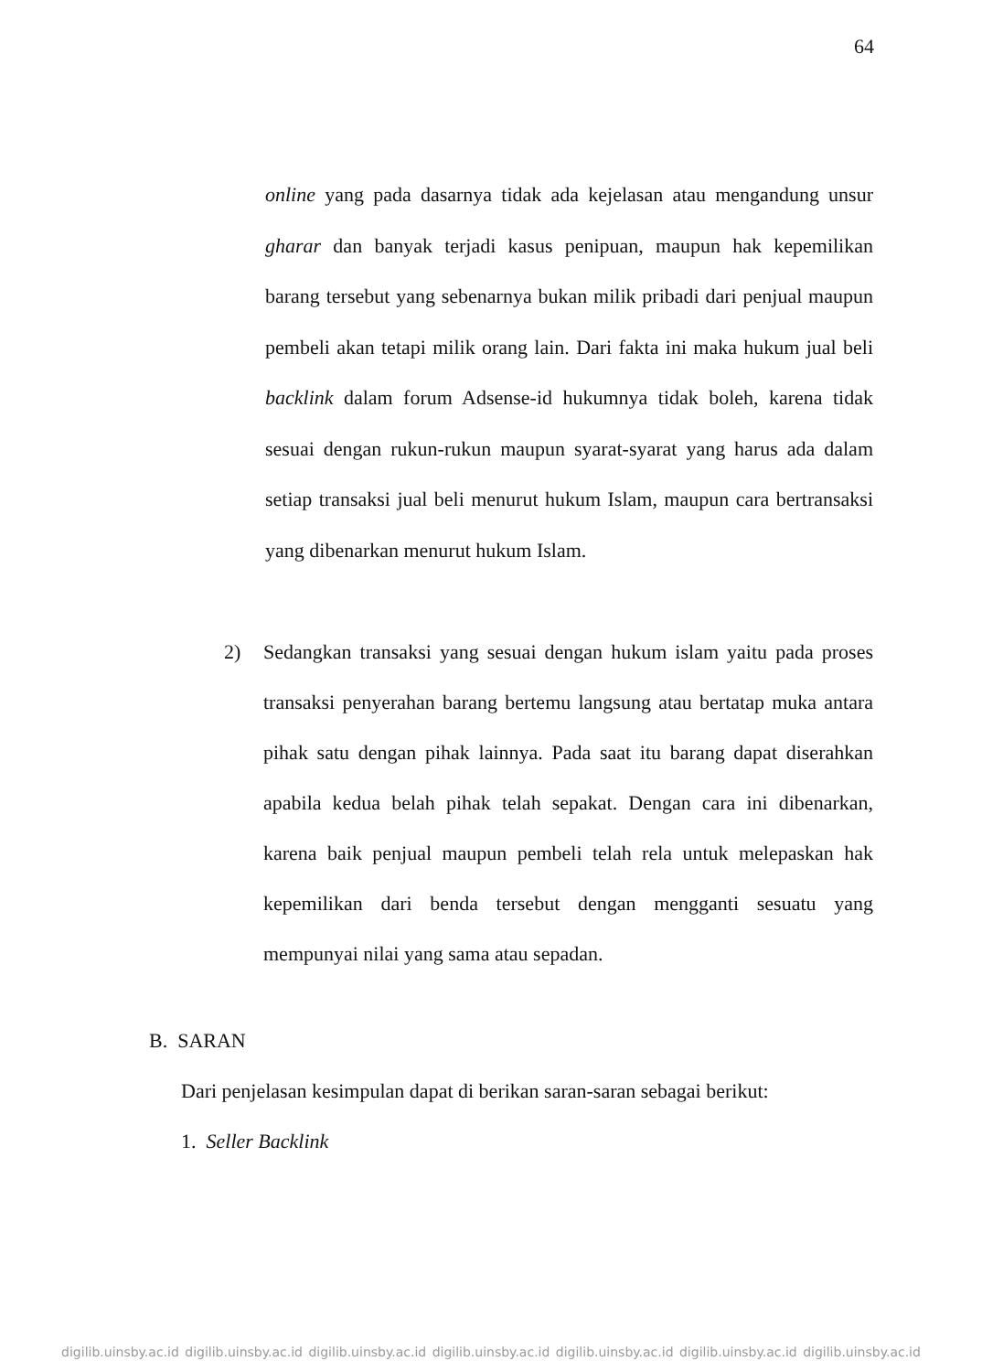64
online yang pada dasarnya tidak ada kejelasan atau mengandung unsur gharar dan banyak terjadi kasus penipuan, maupun hak kepemilikan barang tersebut yang sebenarnya bukan milik pribadi dari penjual maupun pembeli akan tetapi milik orang lain. Dari fakta ini maka hukum jual beli backlink dalam forum Adsense-id hukumnya tidak boleh, karena tidak sesuai dengan rukun-rukun maupun syarat-syarat yang harus ada dalam setiap transaksi jual beli menurut hukum Islam, maupun cara bertransaksi yang dibenarkan menurut hukum Islam.
2) Sedangkan transaksi yang sesuai dengan hukum islam yaitu pada proses transaksi penyerahan barang bertemu langsung atau bertatap muka antara pihak satu dengan pihak lainnya. Pada saat itu barang dapat diserahkan apabila kedua belah pihak telah sepakat. Dengan cara ini dibenarkan, karena baik penjual maupun pembeli telah rela untuk melepaskan hak kepemilikan dari benda tersebut dengan mengganti sesuatu yang mempunyai nilai yang sama atau sepadan.
B. SARAN
Dari penjelasan kesimpulan dapat di berikan saran-saran sebagai berikut:
1. Seller Backlink
digilib.uinsby.ac.id digilib.uinsby.ac.id digilib.uinsby.ac.id digilib.uinsby.ac.id digilib.uinsby.ac.id digilib.uinsby.ac.id digilib.uinsby.ac.id